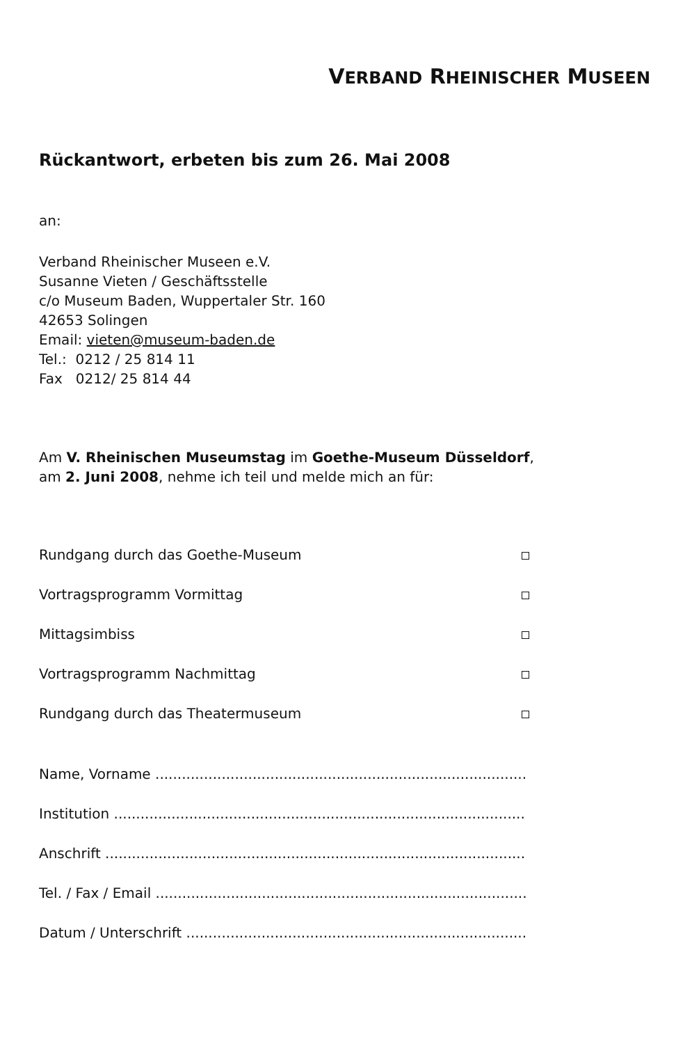VERBAND RHEINISCHER MUSEEN
Rückantwort, erbeten bis zum 26. Mai 2008
an:
Verband Rheinischer Museen e.V.
Susanne Vieten / Geschäftsstelle
c/o Museum Baden, Wuppertaler Str. 160
42653 Solingen
Email: vieten@museum-baden.de
Tel.: 0212 / 25 814 11
Fax 0212/ 25 814 44
Am V. Rheinischen Museumstag im Goethe-Museum Düsseldorf,
am 2. Juni 2008, nehme ich teil und melde mich an für:
Rundgang durch das Goethe-Museum
Vortragsprogramm Vormittag
Mittagsimbiss
Vortragsprogramm Nachmittag
Rundgang durch das Theatermuseum
Name, Vorname ..........................................................................................
Institution ...................................................................................................
Anschrift .....................................................................................................
Tel. / Fax / Email ......................................................................................
Datum / Unterschrift ..................................................................................